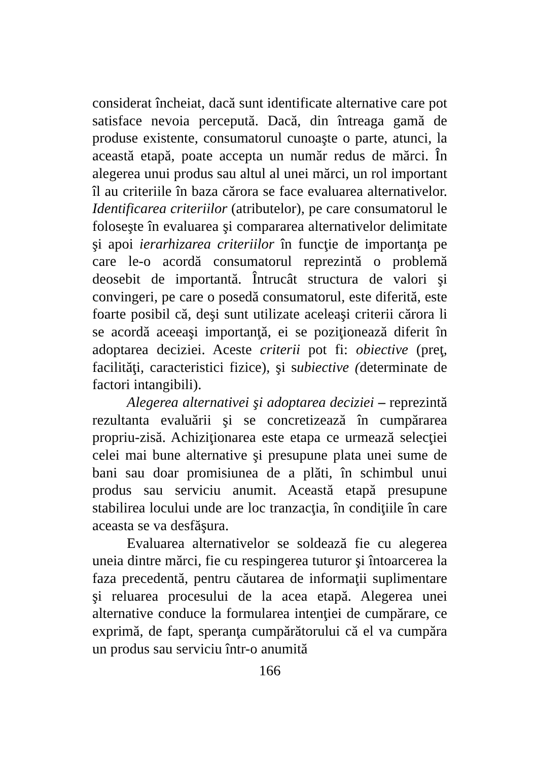considerat încheiat, dacă sunt identificate alternative care pot satisface nevoia percepută. Dacă, din întreaga gamă de produse existente, consumatorul cunoaşte o parte, atunci, la această etapă, poate accepta un număr redus de mărci. În alegerea unui produs sau altul al unei mărci, un rol important îl au criteriile în baza cărora se face evaluarea alternativelor. Identificarea criteriilor (atributelor), pe care consumatorul le foloseşte în evaluarea şi compararea alternativelor delimitate şi apoi ierarhizarea criteriilor în funcţie de importanţa pe care le-o acordă consumatorul reprezintă o problemă deosebit de importantă. Întrucât structura de valori şi convingeri, pe care o posedă consumatorul, este diferită, este foarte posibil că, deşi sunt utilizate aceleaşi criterii cărora li se acordă aceeaşi importanţă, ei se poziţionează diferit în adoptarea deciziei. Aceste criterii pot fi: obiective (preţ, facilităţi, caracteristici fizice), şi subiective (determinate de factori intangibili).
Alegerea alternativei şi adoptarea deciziei – reprezintă rezultanta evaluării şi se concretizează în cumpărarea propriu-zisă. Achiziţionarea este etapa ce urmează selecţiei celei mai bune alternative şi presupune plata unei sume de bani sau doar promisiunea de a plăti, în schimbul unui produs sau serviciu anumit. Această etapă presupune stabilirea locului unde are loc tranzacţia, în condiţiile în care aceasta se va desfăşura.
Evaluarea alternativelor se soldează fie cu alegerea uneia dintre mărci, fie cu respingerea tuturor şi întoarcerea la faza precedentă, pentru căutarea de informaţii suplimentare şi reluarea procesului de la acea etapă. Alegerea unei alternative conduce la formularea intenţiei de cumpărare, ce exprimă, de fapt, speranţa cumpărătorului că el va cumpăra un produs sau serviciu într-o anumită
166